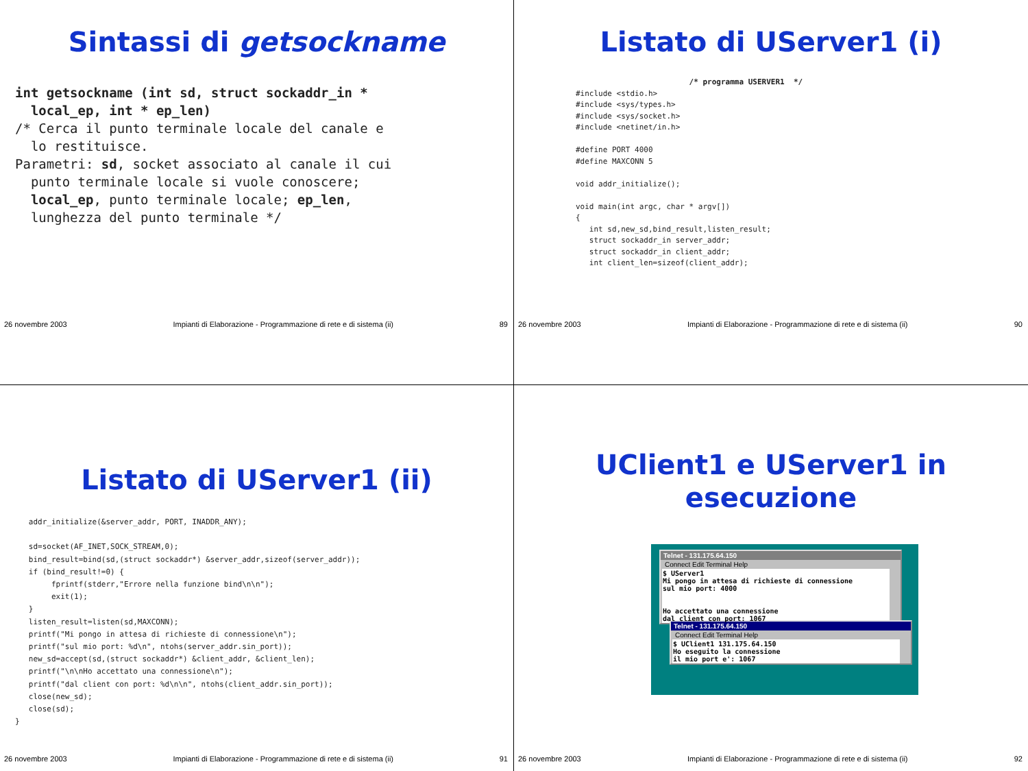Sintassi di getsockname
int getsockname (int sd, struct sockaddr_in * local_ep, int * ep_len) /* Cerca il punto terminale locale del canale e lo restituisce. Parametri: sd, socket associato al canale il cui punto terminale locale si vuole conoscere; local_ep, punto terminale locale; ep_len, lunghezza del punto terminale */
26 novembre 2003 Impianti di Elaborazione - Programmazione di rete e di sistema (ii) 89
Listato di UServer1 (i)
/* programma USERVER1 */ #include <stdio.h> #include <sys/types.h> #include <sys/socket.h> #include <netinet/in.h> #define PORT 4000 #define MAXCONN 5 void addr_initialize(); void main(int argc, char * argv[]) { int sd,new_sd,bind_result,listen_result; struct sockaddr_in server_addr; struct sockaddr_in client_addr; int client_len=sizeof(client_addr);
26 novembre 2003 Impianti di Elaborazione - Programmazione di rete e di sistema (ii) 90
Listato di UServer1 (ii)
addr_initialize(&server_addr, PORT, INADDR_ANY); sd=socket(AF_INET,SOCK_STREAM,0); bind_result=bind(sd,(struct sockaddr*) &server_addr,sizeof(server_addr)); if (bind_result!=0) { fprintf(stderr,"Errore nella funzione bind\n\n"); exit(1); } listen_result=listen(sd,MAXCONN); printf("Mi pongo in attesa di richieste di connessione\n"); printf("sul mio port: %d\n", ntohs(server_addr.sin_port)); new_sd=accept(sd,(struct sockaddr*) &client_addr, &client_len); printf("\n\nHo accettato una connessione\n"); printf("dal client con port: %d\n\n", ntohs(client_addr.sin_port)); close(new_sd); close(sd); }
26 novembre 2003 Impianti di Elaborazione - Programmazione di rete e di sistema (ii) 91
UClient1 e UServer1 in
esecuzione
Telnet - 131.175.64.150
Connect Edit Terminal Help
$ UServer1 Mi pongo in attesa di richieste di connessione sul mio port: 4000 Ho accettato una connessione dal client con port: 1067
Telnet - 131.175.64.150
Connect Edit Terminal Help
$ UClient1 131.175.64.150 Ho eseguito la connessione il mio port e': 1067
26 novembre 2003 Impianti di Elaborazione - Programmazione di rete e di sistema (ii) 92